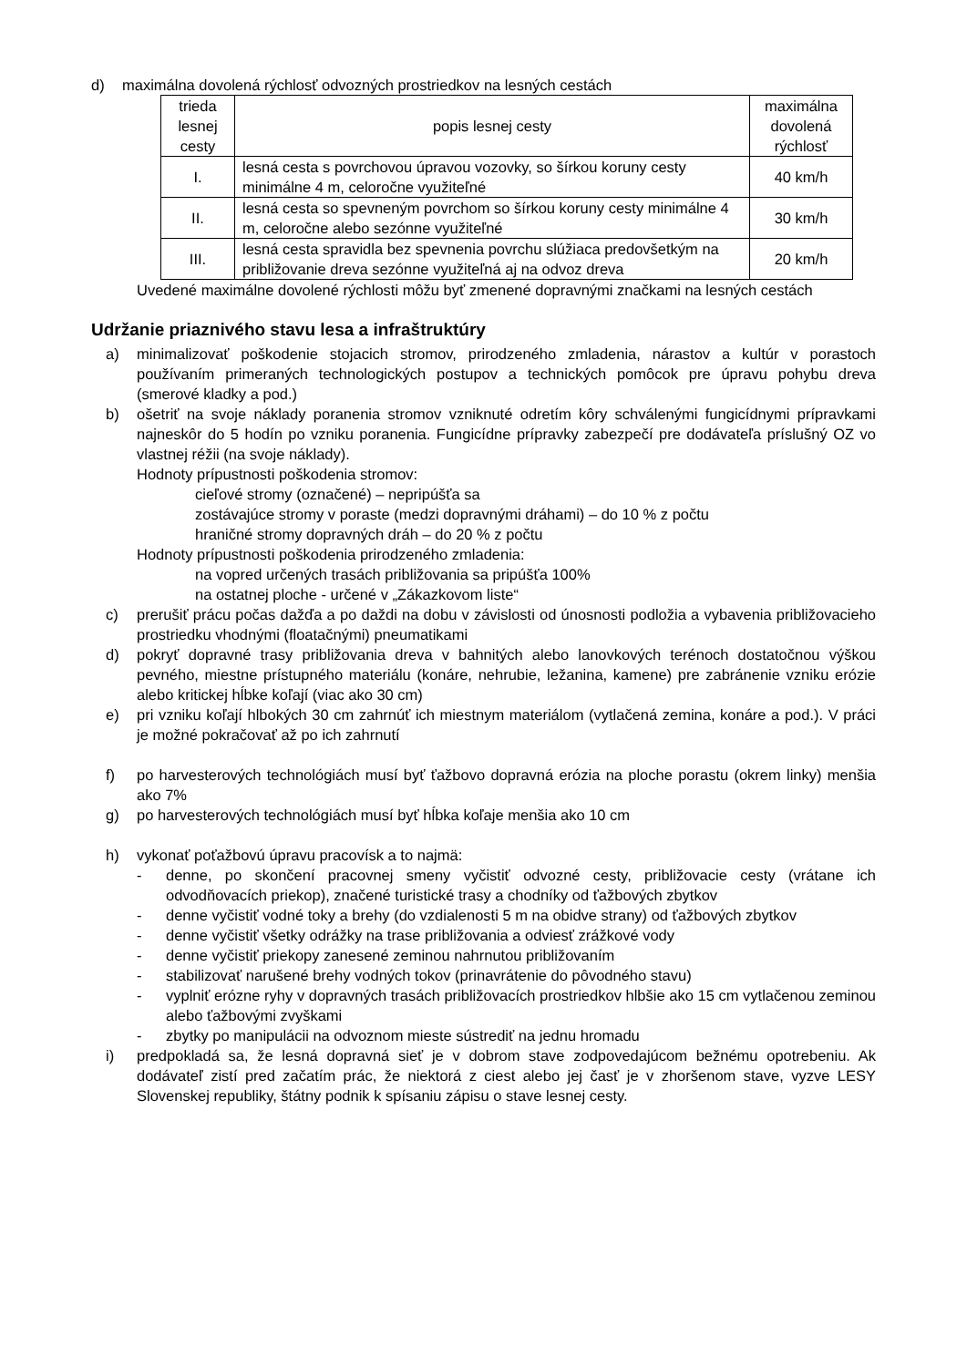d) maximálna dovolená rýchlosť odvozných prostriedkov na lesných cestách
| trieda lesnej cesty | popis lesnej cesty | maximálna dovolená rýchlosť |
| --- | --- | --- |
| I. | lesná cesta s povrchovou úpravou vozovky, so šírkou koruny cesty minimálne 4 m, celoročne využiteľné | 40 km/h |
| II. | lesná cesta so spevneným povrchom so šírkou koruny cesty minimálne 4 m, celoročne alebo sezónne využiteľné | 30 km/h |
| III. | lesná cesta spravidla bez spevnenia povrchu slúžiaca predovšetkým na približovanie dreva sezónne využiteľná aj na odvoz dreva | 20 km/h |
Uvedené maximálne dovolené rýchlosti môžu byť zmenené dopravnými značkami na lesných cestách
Udržanie priaznivého stavu lesa a infraštruktúry
a) minimalizovať poškodenie stojacich stromov, prirodzeného zmladenia, nárastov a kultúr v porastoch používaním primeraných technologických postupov a technických pomôcok pre úpravu pohybu dreva (smerové kladky a pod.)
b) ošetriť na svoje náklady poranenia stromov vzniknuté odretím kôry schválenými fungicídnymi prípravkami najneskôr do 5 hodín po vzniku poranenia. Fungicídne prípravky zabezpečí pre dodávateľa príslušný OZ vo vlastnej réžii (na svoje náklady).
Hodnoty prípustnosti poškodenia stromov:
cieľové stromy (označené) – nepripúšťa sa
zostávajúce stromy v poraste (medzi dopravnými dráhami) – do 10 % z počtu
hraničné stromy dopravných dráh – do 20 % z počtu
Hodnoty prípustnosti poškodenia prirodzeného zmladenia:
na vopred určených trasách približovania sa pripúšťa 100%
na ostatnej ploche - určené v „Zákazkovom liste“
c) prerušiť prácu počas dažďa a po daždi na dobu v závislosti od únosnosti podložia a vybavenia približovacieho prostriedku vhodnými (floatačnými) pneumatikami
d) pokryť dopravné trasy približovania dreva v bahnitých alebo lanovkových terénoch dostatočnou výškou pevného, miestne prístupného materiálu (konáre, nehrubie, ležanina, kamene) pre zabránenie vzniku erózie alebo kritickej hĺbke koľají (viac ako 30 cm)
e) pri vzniku koľají hlbokých 30 cm zahrnúť ich miestnym materiálom (vytlačená zemina, konáre a pod.). V práci je možné pokračovať až po ich zahrnutí
f) po harvesterových technológiách musí byť ťažbovo dopravná erózia na ploche porastu (okrem linky) menšia ako 7%
g) po harvesterových technológiách musí byť hĺbka koľaje menšia ako 10 cm
h) vykonať poťažbovú úpravu pracovísk a to najmä:
- denne, po skončení pracovnej smeny vyčistiť odvozné cesty, približovacie cesty (vrátane ich odvodňovacích priekop), značené turistické trasy a chodníky od ťažbových zbytkov
- denne vyčistiť vodné toky a brehy (do vzdialenosti 5 m na obidve strany) od ťažbových zbytkov
- denne vyčistiť všetky odrážky na trase približovania a odviesť zrážkové vody
- denne vyčistiť priekopy zanesené zeminou nahrnutou približovaním
- stabilizovať narušené brehy vodných tokov (prinavrátenie do pôvodného stavu)
- vyplniť erózne ryhy v dopravných trasách približovacích prostriedkov hlbšie ako 15 cm vytlačenou zeminou alebo ťažbovými zvyškami
- zbytky po manipulácii na odvoznom mieste sústrediť na jednu hromadu
i) predpokladá sa, že lesná dopravná sieť je v dobrom stave zodpovedajúcom bežnému opotrebeniu. Ak dodávateľ zistí pred začatím prác, že niektorá z ciest alebo jej časť je v zhoršenom stave, vyzve LESY Slovenskej republiky, štátny podnik k spísaniu zápisu o stave lesnej cesty.